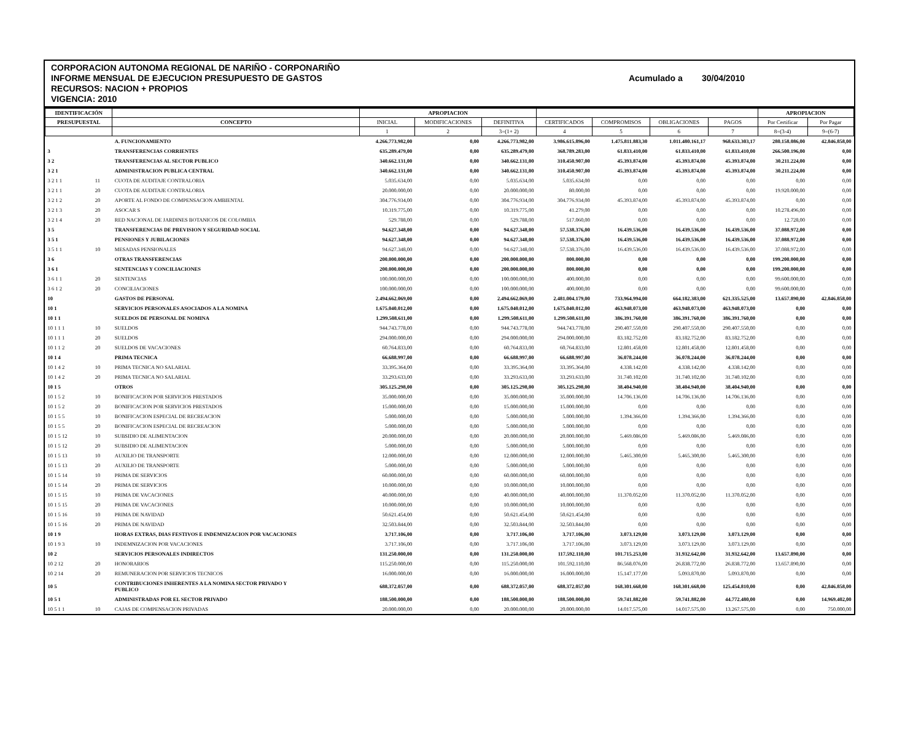CORPORACION AUTONOMA REGIONAL DE NARIÑO - CORPONARIÑO
INFORME MENSUAL DE EJECUCION PRESUPUESTO DE GASTOS Acumulado a 30/04/2010
RECURSOS: NACION + PROPIOS
VIGENCIA: 2010
| IDENTIFICACIÓN | | | APROPIACION | | | | | | | APROPIACION | |
| --- | --- | --- | --- | --- | --- | --- | --- | --- | --- | --- | --- |
| PRESUPUESTAL | | CONCEPTO | INICIAL | MODIFICACIONES | DEFINITIVA | CERTIFICADOS | COMPROMISOS | OBLIGACIONES | PAGOS | Por Certificar | Por Pagar |
| | | | 1 | 2 | 3=(1+ 2) | 4 | 5 | 6 | 7 | 8=(3-4) | 9=(6-7) |
| | | A. FUNCIONAMIENTO | 4.266.773.982,00 | 0,00 | 4.266.773.982,00 | 3.986.615.896,00 | 1.475.811.883,30 | 1.011.480.161,17 | 968.633.303,17 | 280.158.086,00 | 42.846.858,00 |
| 3 | | TRANSFERENCIAS CORRIENTES | 635.289.479,00 | 0,00 | 635.289.479,00 | 368.789.283,00 | 61.833.410,00 | 61.833.410,00 | 61.833.410,00 | 266.500.196,00 | 0,00 |
| 3 2 | | TRANSFERENCIAS AL SECTOR PUBLICO | 340.662.131,00 | 0,00 | 340.662.131,00 | 310.450.907,00 | 45.393.874,00 | 45.393.874,00 | 45.393.874,00 | 30.211.224,00 | 0,00 |
| 3 2 1 | | ADMINISTRACION PUBLICA CENTRAL | 340.662.131,00 | 0,00 | 340.662.131,00 | 310.450.907,00 | 45.393.874,00 | 45.393.874,00 | 45.393.874,00 | 30.211.224,00 | 0,00 |
| 3 2 1 1 | 11 | CUOTA DE AUDITAJE CONTRALORIA | 5.035.634,00 | 0,00 | 5.035.634,00 | 5.035.634,00 | 0,00 | 0,00 | 0,00 | 0,00 | 0,00 |
| 3 2 1 1 | 20 | CUOTA DE AUDITAJE CONTRALORIA | 20.000.000,00 | 0,00 | 20.000.000,00 | 80.000,00 | 0,00 | 0,00 | 0,00 | 19.920.000,00 | 0,00 |
| 3 2 1 2 | 20 | APORTE AL FONDO DE COMPENSACION AMBIENTAL | 304.776.934,00 | 0,00 | 304.776.934,00 | 304.776.934,00 | 45.393.874,00 | 45.393.874,00 | 45.393.874,00 | 0,00 | 0,00 |
| 3 2 1 3 | 20 | ASOCAR S | 10.319.775,00 | 0,00 | 10.319.775,00 | 41.279,00 | 0,00 | 0,00 | 0,00 | 10.278.496,00 | 0,00 |
| 3 2 1 4 | 20 | RED NACIONAL DE JARDINES BOTANICOS DE COLOMBIA | 529.788,00 | 0,00 | 529.788,00 | 517.060,00 | 0,00 | 0,00 | 0,00 | 12.728,00 | 0,00 |
| 3 5 | | TRANSFERENCIAS DE PREVISION Y SEGURIDAD SOCIAL | 94.627.348,00 | 0,00 | 94.627.348,00 | 57.538.376,00 | 16.439.536,00 | 16.439.536,00 | 16.439.536,00 | 37.088.972,00 | 0,00 |
| 3 5 1 | | PENSIONES Y JUBILACIONES | 94.627.348,00 | 0,00 | 94.627.348,00 | 57.538.376,00 | 16.439.536,00 | 16.439.536,00 | 16.439.536,00 | 37.088.972,00 | 0,00 |
| 3 5 1 1 | 10 | MESADAS PENSIONALES | 94.627.348,00 | 0,00 | 94.627.348,00 | 57.538.376,00 | 16.439.536,00 | 16.439.536,00 | 16.439.536,00 | 37.088.972,00 | 0,00 |
| 3 6 | | OTRAS TRANSFERENCIAS | 200.000.000,00 | 0,00 | 200.000.000,00 | 800.000,00 | 0,00 | 0,00 | 0,00 | 199.200.000,00 | 0,00 |
| 3 6 1 | | SENTENCIAS Y CONCILIACIONES | 200.000.000,00 | 0,00 | 200.000.000,00 | 800.000,00 | 0,00 | 0,00 | 0,00 | 199.200.000,00 | 0,00 |
| 3 6 1 1 | 20 | SENTENCIAS | 100.000.000,00 | 0,00 | 100.000.000,00 | 400.000,00 | 0,00 | 0,00 | 0,00 | 99.600.000,00 | 0,00 |
| 3 6 1 2 | 20 | CONCILIACIONES | 100.000.000,00 | 0,00 | 100.000.000,00 | 400.000,00 | 0,00 | 0,00 | 0,00 | 99.600.000,00 | 0,00 |
| 10 | | GASTOS DE PERSONAL | 2.494.662.069,00 | 0,00 | 2.494.662.069,00 | 2.481.004.179,00 | 733.964.994,00 | 664.182.383,00 | 621.335.525,00 | 13.657.890,00 | 42.846.858,00 |
| 10 1 | | SERVICIOS PERSONALES ASOCIADOS A LA NOMINA | 1.675.040.012,00 | 0,00 | 1.675.040.012,00 | 1.675.040.012,00 | 463.948.073,00 | 463.948.073,00 | 463.948.073,00 | 0,00 | 0,00 |
| 10 1 1 | | SUELDOS DE PERSONAL DE NOMINA | 1.299.508.611,00 | 0,00 | 1.299.508.611,00 | 1.299.508.611,00 | 386.391.760,00 | 386.391.760,00 | 386.391.760,00 | 0,00 | 0,00 |
| 10 1 1 1 | 10 | SUELDOS | 944.743.778,00 | 0,00 | 944.743.778,00 | 944.743.778,00 | 290.407.550,00 | 290.407.550,00 | 290.407.550,00 | 0,00 | 0,00 |
| 10 1 1 1 | 20 | SUELDOS | 294.000.000,00 | 0,00 | 294.000.000,00 | 294.000.000,00 | 83.182.752,00 | 83.182.752,00 | 83.182.752,00 | 0,00 | 0,00 |
| 10 1 1 2 | 20 | SUELDOS DE VACACIONES | 60.764.833,00 | 0,00 | 60.764.833,00 | 60.764.833,00 | 12.801.458,00 | 12.801.458,00 | 12.801.458,00 | 0,00 | 0,00 |
| 10 1 4 | | PRIMA TECNICA | 66.688.997,00 | 0,00 | 66.688.997,00 | 66.688.997,00 | 36.078.244,00 | 36.078.244,00 | 36.078.244,00 | 0,00 | 0,00 |
| 10 1 4 2 | 10 | PRIMA TECNICA NO SALARIAL | 33.395.364,00 | 0,00 | 33.395.364,00 | 33.395.364,00 | 4.338.142,00 | 4.338.142,00 | 4.338.142,00 | 0,00 | 0,00 |
| 10 1 4 2 | 20 | PRIMA TECNICA NO SALARIAL | 33.293.633,00 | 0,00 | 33.293.633,00 | 33.293.633,00 | 31.740.102,00 | 31.740.102,00 | 31.740.102,00 | 0,00 | 0,00 |
| 10 1 5 | | OTROS | 305.125.298,00 | 0,00 | 305.125.298,00 | 305.125.298,00 | 38.404.940,00 | 38.404.940,00 | 38.404.940,00 | 0,00 | 0,00 |
| 10 1 5 2 | 10 | BONIFICACION POR SERVICIOS PRESTADOS | 35.000.000,00 | 0,00 | 35.000.000,00 | 35.000.000,00 | 14.706.136,00 | 14.706.136,00 | 14.706.136,00 | 0,00 | 0,00 |
| 10 1 5 2 | 20 | BONIFICACION POR SERVICIOS PRESTADOS | 15.000.000,00 | 0,00 | 15.000.000,00 | 15.000.000,00 | 0,00 | 0,00 | 0,00 | 0,00 | 0,00 |
| 10 1 5 5 | 10 | BONIFICACION ESPECIAL DE RECREACION | 5.000.000,00 | 0,00 | 5.000.000,00 | 5.000.000,00 | 1.394.366,00 | 1.394.366,00 | 1.394.366,00 | 0,00 | 0,00 |
| 10 1 5 5 | 20 | BONIFICACION ESPECIAL DE RECREACION | 5.000.000,00 | 0,00 | 5.000.000,00 | 5.000.000,00 | 0,00 | 0,00 | 0,00 | 0,00 | 0,00 |
| 10 1 5 12 | 10 | SUBSIDIO DE ALIMENTACION | 20.000.000,00 | 0,00 | 20.000.000,00 | 20.000.000,00 | 5.469.086,00 | 5.469.086,00 | 5.469.086,00 | 0,00 | 0,00 |
| 10 1 5 12 | 20 | SUBSIDIO DE ALIMENTACION | 5.000.000,00 | 0,00 | 5.000.000,00 | 5.000.000,00 | 0,00 | 0,00 | 0,00 | 0,00 | 0,00 |
| 10 1 5 13 | 10 | AUXILIO DE TRANSPORTE | 12.000.000,00 | 0,00 | 12.000.000,00 | 12.000.000,00 | 5.465.300,00 | 5.465.300,00 | 5.465.300,00 | 0,00 | 0,00 |
| 10 1 5 13 | 20 | AUXILIO DE TRANSPORTE | 5.000.000,00 | 0,00 | 5.000.000,00 | 5.000.000,00 | 0,00 | 0,00 | 0,00 | 0,00 | 0,00 |
| 10 1 5 14 | 10 | PRIMA DE SERVICIOS | 60.000.000,00 | 0,00 | 60.000.000,00 | 60.000.000,00 | 0,00 | 0,00 | 0,00 | 0,00 | 0,00 |
| 10 1 5 14 | 20 | PRIMA DE SERVICIOS | 10.000.000,00 | 0,00 | 10.000.000,00 | 10.000.000,00 | 0,00 | 0,00 | 0,00 | 0,00 | 0,00 |
| 10 1 5 15 | 10 | PRIMA DE VACACIONES | 40.000.000,00 | 0,00 | 40.000.000,00 | 40.000.000,00 | 11.370.052,00 | 11.370.052,00 | 11.370.052,00 | 0,00 | 0,00 |
| 10 1 5 15 | 20 | PRIMA DE VACACIONES | 10.000.000,00 | 0,00 | 10.000.000,00 | 10.000.000,00 | 0,00 | 0,00 | 0,00 | 0,00 | 0,00 |
| 10 1 5 16 | 10 | PRIMA DE NAVIDAD | 50.621.454,00 | 0,00 | 50.621.454,00 | 50.621.454,00 | 0,00 | 0,00 | 0,00 | 0,00 | 0,00 |
| 10 1 5 16 | 20 | PRIMA DE NAVIDAD | 32.503.844,00 | 0,00 | 32.503.844,00 | 32.503.844,00 | 0,00 | 0,00 | 0,00 | 0,00 | 0,00 |
| 10 1 9 | | HORAS EXTRAS, DIAS FESTIVOS E INDEMNIZACION POR VACACIONES | 3.717.106,00 | 0,00 | 3.717.106,00 | 3.717.106,00 | 3.073.129,00 | 3.073.129,00 | 3.073.129,00 | 0,00 | 0,00 |
| 10 1 9 3 | 10 | INDEMNIZACION POR VACACIONES | 3.717.106,00 | 0,00 | 3.717.106,00 | 3.717.106,00 | 3.073.129,00 | 3.073.129,00 | 3.073.129,00 | 0,00 | 0,00 |
| 10 2 | | SERVICIOS PERSONALES INDIRECTOS | 131.250.000,00 | 0,00 | 131.250.000,00 | 117.592.110,00 | 101.715.253,00 | 31.932.642,00 | 31.932.642,00 | 13.657.890,00 | 0,00 |
| 10 2 12 | 20 | HONORARIOS | 115.250.000,00 | 0,00 | 115.250.000,00 | 101.592.110,00 | 86.568.076,00 | 26.838.772,00 | 26.838.772,00 | 13.657.890,00 | 0,00 |
| 10 2 14 | 20 | REMUNERACION POR SERVICIOS TECNICOS | 16.000.000,00 | 0,00 | 16.000.000,00 | 16.000.000,00 | 15.147.177,00 | 5.093.870,00 | 5.093.870,00 | 0,00 | 0,00 |
| 10 5 | | CONTRIBUCIONES INHERENTES A LA NOMINA SECTOR PRIVADO Y PUBLICO | 688.372.057,00 | 0,00 | 688.372.057,00 | 688.372.057,00 | 168.301.668,00 | 168.301.668,00 | 125.454.810,00 | 0,00 | 42.846.858,00 |
| 10 5 1 | | ADMINISTRADAS POR EL SECTOR PRIVADO | 188.500.000,00 | 0,00 | 188.500.000,00 | 188.500.000,00 | 59.741.882,00 | 59.741.882,00 | 44.772.480,00 | 0,00 | 14.969.402,00 |
| 10 5 1 1 | 10 | CAJAS DE COMPENSACION PRIVADAS | 20.000.000,00 | 0,00 | 20.000.000,00 | 20.000.000,00 | 14.017.575,00 | 14.017.575,00 | 13.267.575,00 | 0,00 | 750.000,00 |